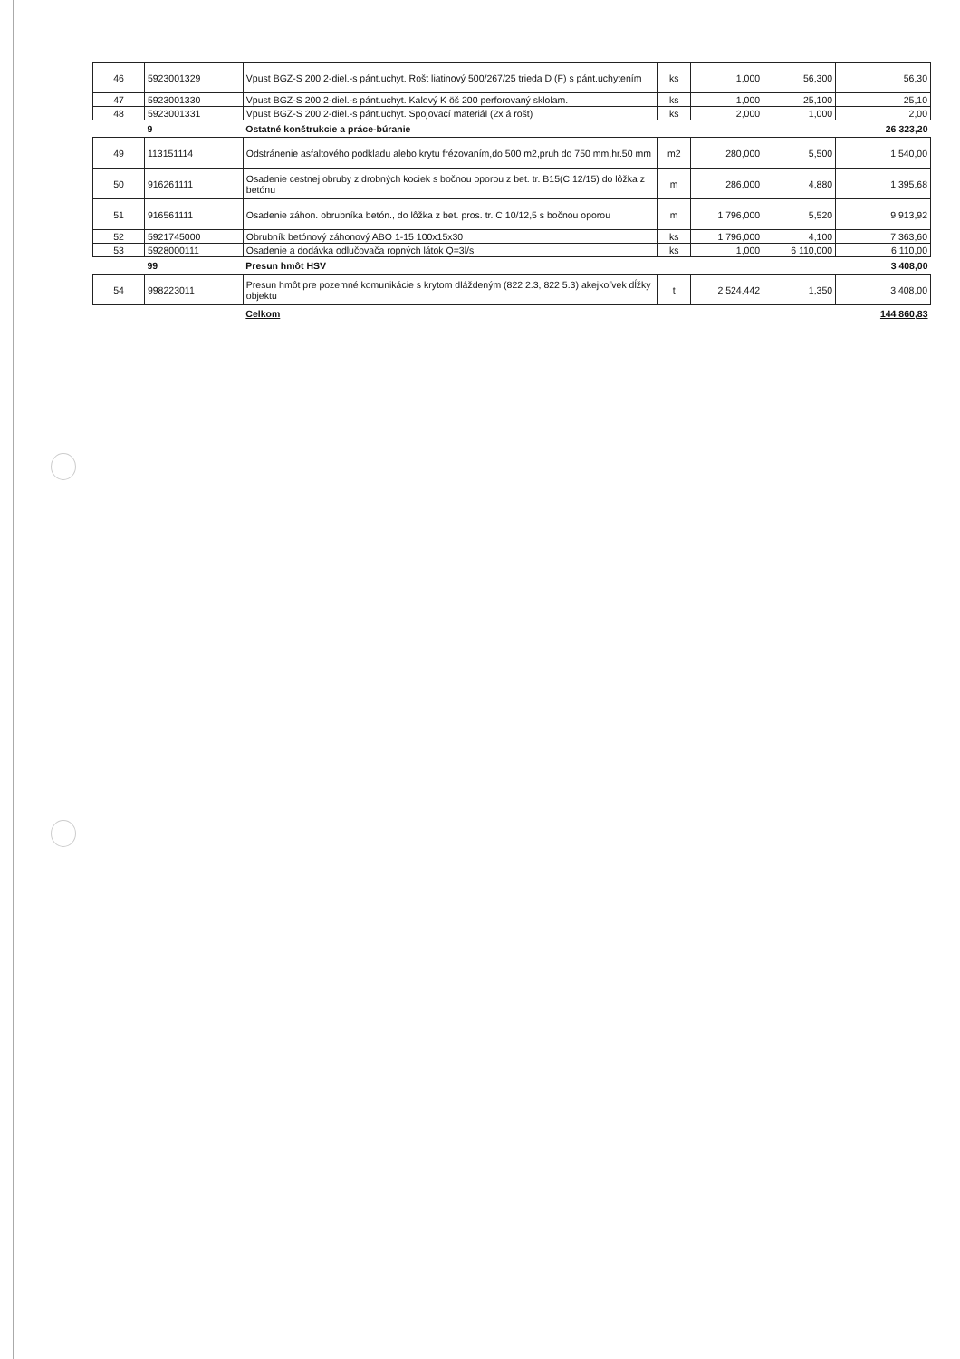| 46 | 5923001329 | Vpust BGZ-S 200 2-diel.-s pánt.uchyt. Rošt liatinový 500/267/25 trieda D (F) s pánt.uchytením | ks | 1,000 | 56,300 | 56,30 |
| 47 | 5923001330 | Vpust BGZ-S 200 2-diel.-s pánt.uchyt. Kalový K öš 200 perforovaný sklolam. | ks | 1,000 | 25,100 | 25,10 |
| 48 | 5923001331 | Vpust BGZ-S 200 2-diel.-s pánt.uchyt. Spojovací materiál (2x á rošt) | ks | 2,000 | 1,000 | 2,00 |
| | 9 | Ostatné konštrukcie a práce-búranie | | | | 26 323,20 |
| 49 | 113151114 | Odstránenie asfaltového podkladu alebo krytu frézovaním,do 500 m2,pruh do 750 mm,hr.50 mm | m2 | 280,000 | 5,500 | 1 540,00 |
| 50 | 916261111 | Osadenie cestnej obruby z drobných kociek s bočnou oporou z bet. tr. B15(C 12/15) do lôžka z betónu | m | 286,000 | 4,880 | 1 395,68 |
| 51 | 916561111 | Osadenie záhon. obrubníka betón., do lôžka z bet. pros. tr. C 10/12,5 s bočnou oporou | m | 1 796,000 | 5,520 | 9 913,92 |
| 52 | 5921745000 | Obrubník betónový záhonový ABO 1-15 100x15x30 | ks | 1 796,000 | 4,100 | 7 363,60 |
| 53 | 5928000111 | Osadenie a dodávka odlučovača ropných látok Q=3l/s | ks | 1,000 | 6 110,000 | 6 110,00 |
| | 99 | Presun hmôt HSV | | | | 3 408,00 |
| 54 | 998223011 | Presun hmôt pre pozemné komunikácie s krytom dláždeným (822 2.3, 822 5.3) akejkoľvek dĺžky objektu | t | 2 524,442 | 1,350 | 3 408,00 |
| | | Celkom | | | | 144 860,83 |